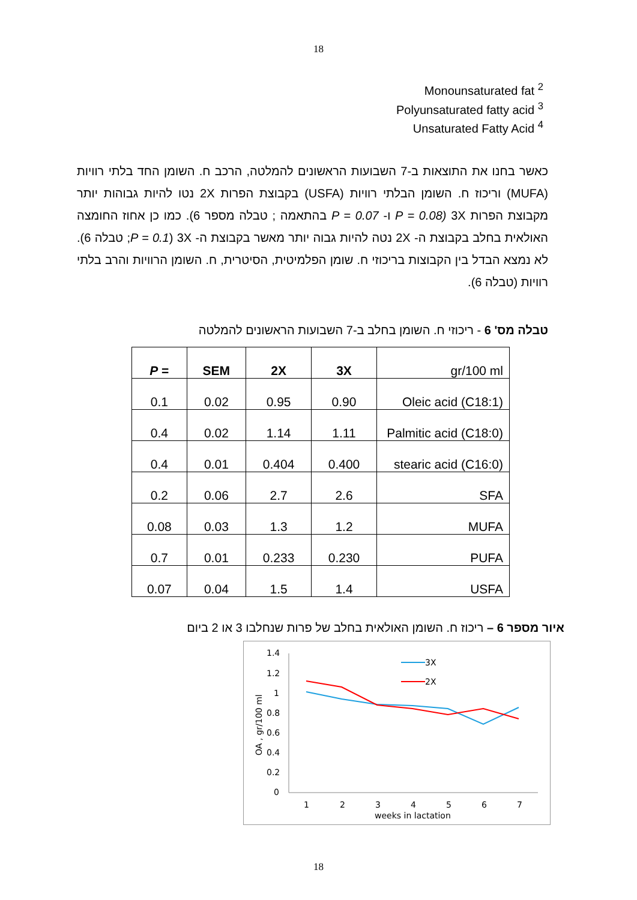18
Monounsaturated fat <sup>2</sup>
Polyunsaturated fatty acid <sup>3</sup>
Unsaturated Fatty Acid <sup>4</sup>
כאשר בחנו את התוצאות ב-7 השבועות הראשונים להמלטה, הרכב ח. השומן החד בלתי רוויות (MUFA) וריכוז ח. השומן הבלתי רוויות (USFA) בקבוצת הפרות 2X נטו להיות גבוהות יותר מקבוצת הפרות 3X (P = 0.08 ו- P = 0.07 בהתאמה ; טבלה מספר 6). כמו כן אחוז החומצה האולאית בחלב בקבוצת ה- 2X נטה להיות גבוה יותר מאשר בקבוצת ה- 3X (P = 0.1; טבלה 6). לא נמצא הבדל בין הקבוצות בריכוזי ח. שומן הפלמיטית, הסיטרית, ח. השומן הרוויות והרב בלתי רוויות (טבלה 6).
טבלה מס' 6 - ריכוזי ח. השומן בחלב ב-7 השבועות הראשונים להמלטה
| P = | SEM | 2X | 3X | gr/100 ml |
| 0.1 | 0.02 | 0.95 | 0.90 | Oleic acid (C18:1) |
| 0.4 | 0.02 | 1.14 | 1.11 | Palmitic acid (C18:0) |
| 0.4 | 0.01 | 0.404 | 0.400 | stearic acid (C16:0) |
| 0.2 | 0.06 | 2.7 | 2.6 | SFA |
| 0.08 | 0.03 | 1.3 | 1.2 | MUFA |
| 0.7 | 0.01 | 0.233 | 0.230 | PUFA |
| 0.07 | 0.04 | 1.5 | 1.4 | USFA |
איור מספר 6 – ריכוז ח. השומן האולאית בחלב של פרות שנחלבו 3 או 2 ביום
OA , gr/100 ml
1.4
1.2
1
0.8
0.6
0.4
0.2
0
1
2
3
4
5
6
7
weeks in lactation
3X
2X
18